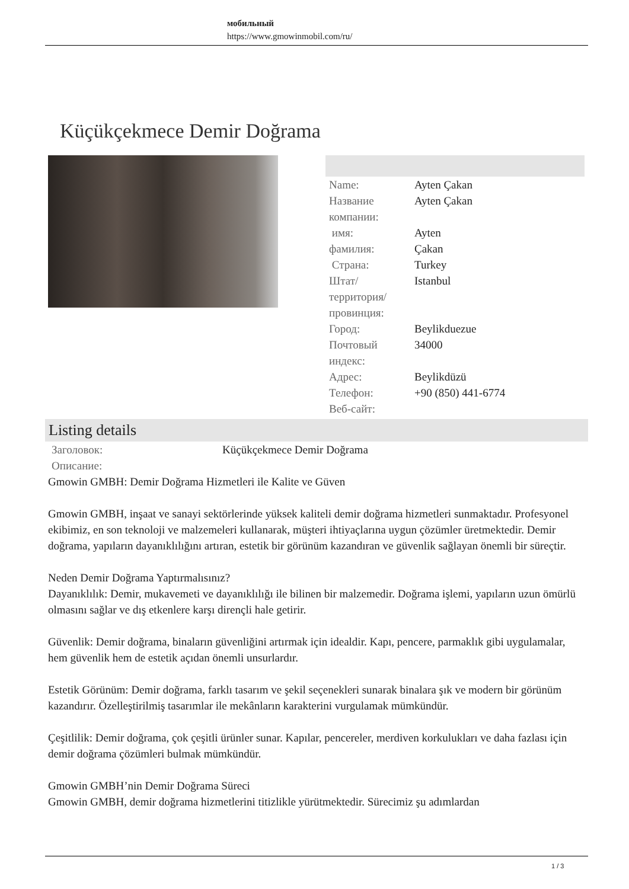мобильный
https://www.gmowinmobil.com/ru/
Küçükçekmece Demir Doğrama
| Name: | Ayten Çakan |
| Название компании: | Ayten Çakan |
| имя: | Ayten |
| фамилия: | Çakan |
| Страна: | Turkey |
| Штат/территория/провинция: | Istanbul |
| Город: | Beylikduezue |
| Почтовый индекс: | 34000 |
| Адрес: | Beylikdüzü |
| Телефон: | +90 (850) 441-6774 |
| Веб-сайт: | |
Listing details
| Заголовок: | Küçükçekmece Demir Doğrama |
| Описание: | |
Gmowin GMBH: Demir Doğrama Hizmetleri ile Kalite ve Güven
Gmowin GMBH, inşaat ve sanayi sektörlerinde yüksek kaliteli demir doğrama hizmetleri sunmaktadır. Profesyonel ekibimiz, en son teknoloji ve malzemeleri kullanarak, müşteri ihtiyaçlarına uygun çözümler üretmektedir. Demir doğrama, yapıların dayanıklılığını artıran, estetik bir görünüm kazandıran ve güvenlik sağlayan önemli bir süreçtir.
Neden Demir Doğrama Yaptırmalısınız?
Dayanıklılık: Demir, mukavemeti ve dayanıklılığı ile bilinen bir malzemedir. Doğrama işlemi, yapıların uzun ömürlü olmasını sağlar ve dış etkenlere karşı dirençli hale getirir.
Güvenlik: Demir doğrama, binaların güvenliğini artırmak için idealdir. Kapı, pencere, parmaklık gibi uygulamalar, hem güvenlik hem de estetik açıdan önemli unsurlardır.
Estetik Görünüm: Demir doğrama, farklı tasarım ve şekil seçenekleri sunarak binalara şık ve modern bir görünüm kazandırır. Özelleştirilmiş tasarımlar ile mekânların karakterini vurgulamak mümkündür.
Çeşitlilik: Demir doğrama, çok çeşitli ürünler sunar. Kapılar, pencereler, merdiven korkulukları ve daha fazlası için demir doğrama çözümleri bulmak mümkündür.
Gmowin GMBH’nin Demir Doğrama Süreci
Gmowin GMBH, demir doğrama hizmetlerini titizlikle yürütmektedir. Sürecimiz şu adımlardan
1 / 3